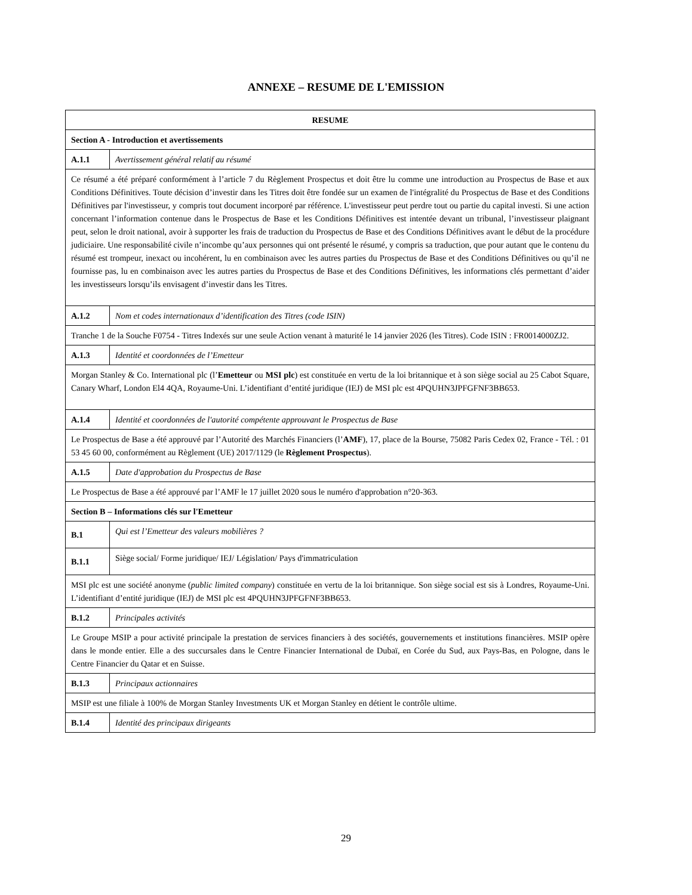ANNEXE – RESUME DE L'EMISSION
| RESUME | |
| --- | --- |
| Section A - Introduction et avertissements | |
| A.1.1 | Avertissement général relatif au résumé |
| Ce résumé a été préparé conformément à l’article 7 du Règlement Prospectus et doit être lu comme une introduction au Prospectus de Base et aux Conditions Définitives. Toute décision d’investir dans les Titres doit être fondée sur un examen de l'intégralité du Prospectus de Base et des Conditions Définitives par l'investisseur, y compris tout document incorporé par référence. L'investisseur peut perdre tout ou partie du capital investi. Si une action concernant l’information contenue dans le Prospectus de Base et les Conditions Définitives est intentée devant un tribunal, l’investisseur plaignant peut, selon le droit national, avoir à supporter les frais de traduction du Prospectus de Base et des Conditions Définitives avant le début de la procédure judiciaire. Une responsabilité civile n’incombe qu’aux personnes qui ont présenté le résumé, y compris sa traduction, que pour autant que le contenu du résumé est trompeur, inexact ou incohérent, lu en combinaison avec les autres parties du Prospectus de Base et des Conditions Définitives ou qu’il ne fournisse pas, lu en combinaison avec les autres parties du Prospectus de Base et des Conditions Définitives, les informations clés permettant d’aider les investisseurs lorsqu’ils envisagent d’investir dans les Titres. | |
| A.1.2 | Nom et codes internationaux d’identification des Titres (code ISIN) |
| Tranche 1 de la Souche F0754 - Titres Indexés sur une seule Action venant à maturité le 14 janvier 2026 (les Titres). Code ISIN : FR0014000ZJ2. | |
| A.1.3 | Identité et coordonnées de l’Emetteur |
| Morgan Stanley & Co. International plc (l’ Emetteur ou MSI plc ) est constituée en vertu de la loi britannique et à son siège social au 25 Cabot Square, Canary Wharf, London El4 4QA, Royaume-Uni. L’identifiant d’entité juridique (IEJ) de MSI plc est 4PQUHN3JPFGFNF3BB653. | |
| A.1.4 | Identité et coordonnées de l'autorité compétente approuvant le Prospectus de Base |
| Le Prospectus de Base a été approuvé par l’Autorité des Marchés Financiers (l’ AMF ), 17, place de la Bourse, 75082 Paris Cedex 02, France - Tél. : 01 53 45 60 00, conformément au Règlement (UE) 2017/1129 (le Règlement Prospectus ). | |
| A.1.5 | Date d'approbation du Prospectus de Base |
| Le Prospectus de Base a été approuvé par l’AMF le 17 juillet 2020 sous le numéro d'approbation n°20-363. | |
| Section B – Informations clés sur l'Emetteur | |
| B.1 | Qui est l’Emetteur des valeurs mobilières ? |
| B.1.1 | Siège social/ Forme juridique/ IEJ/ Législation/ Pays d'immatriculation |
| MSI plc est une société anonyme ( public limited company ) constituée en vertu de la loi britannique. Son siège social est sis à Londres, Royaume-Uni. L’identifiant d’entité juridique (IEJ) de MSI plc est 4PQUHN3JPFGFNF3BB653. | |
| B.1.2 | Principales activités |
| Le Groupe MSIP a pour activité principale la prestation de services financiers à des sociétés, gouvernements et institutions financières. MSIP opère dans le monde entier. Elle a des succursales dans le Centre Financier International de Dubaï, en Corée du Sud, aux Pays-Bas, en Pologne, dans le Centre Financier du Qatar et en Suisse. | |
| B.1.3 | Principaux actionnaires |
| MSIP est une filiale à 100% de Morgan Stanley Investments UK et Morgan Stanley en détient le contrôle ultime. | |
| B.1.4 | Identité des principaux dirigeants |
29